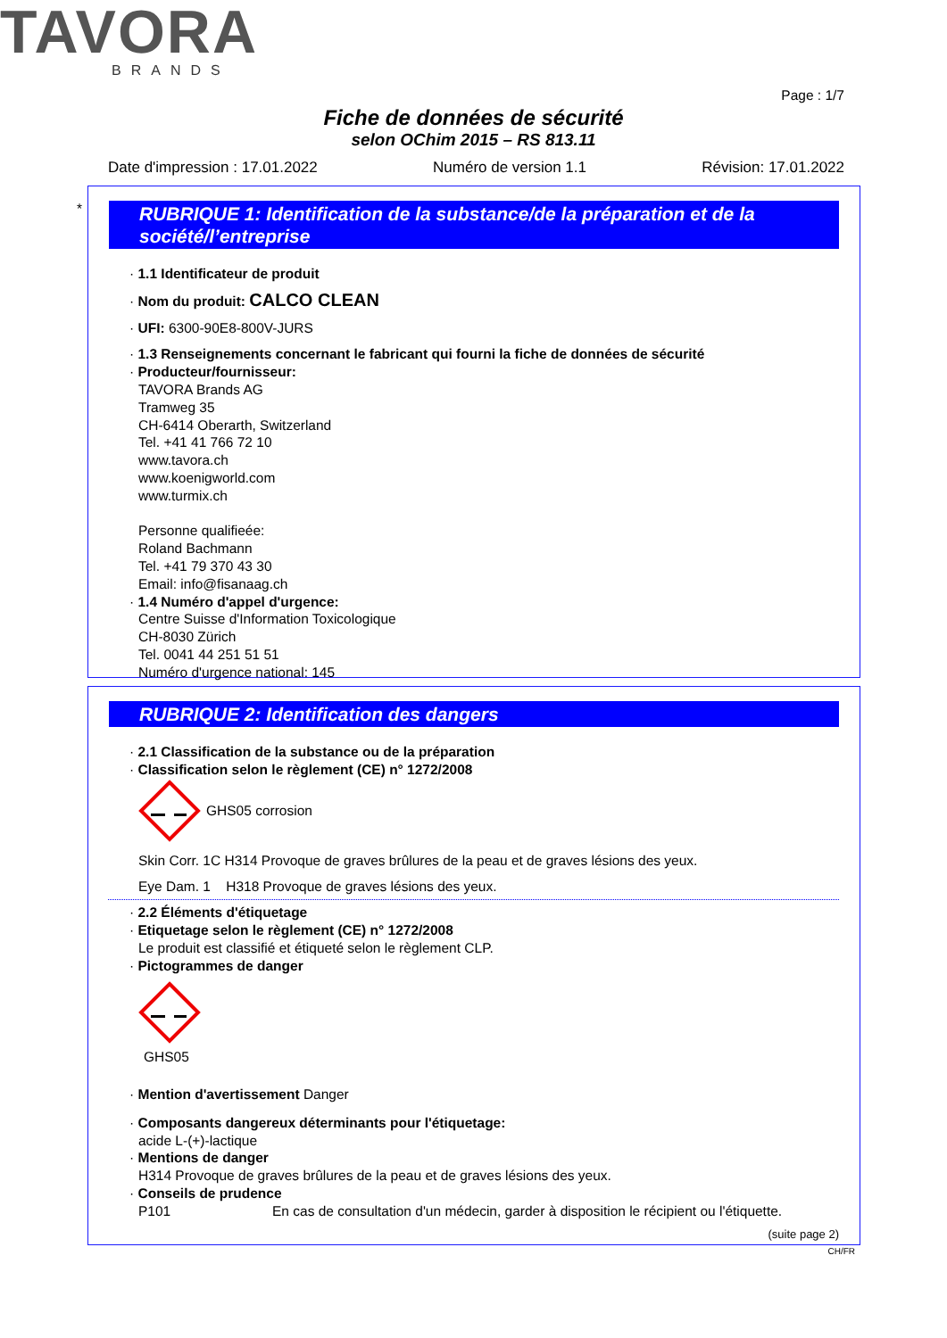TAVORA
BRANDS
Page : 1/7
Fiche de données de sécurité
selon OChim 2015 – RS 813.11
Date d'impression : 17.01.2022 Numéro de version 1.1 Révision: 17.01.2022
*
RUBRIQUE 1: Identification de la substance/de la préparation et de la société/l’entreprise
· 1.1 Identificateur de produit
· Nom du produit: CALCO CLEAN
· UFI: 6300-90E8-800V-JURS
· 1.3 Renseignements concernant le fabricant qui fourni la fiche de données de sécurité
· Producteur/fournisseur:
TAVORA Brands AG
Tramweg 35
CH-6414 Oberarth, Switzerland
Tel. +41 41 766 72 10
www.tavora.ch
www.koenigworld.com
www.turmix.ch
Personne qualifieée:
Roland Bachmann
Tel. +41 79 370 43 30
Email: info@fisanaag.ch
· 1.4 Numéro d'appel d'urgence:
Centre Suisse d'Information Toxicologique
CH-8030 Zürich
Tel. 0041 44 251 51 51
Numéro d'urgence national: 145
RUBRIQUE 2: Identification des dangers
· 2.1 Classification de la substance ou de la préparation
· Classification selon le règlement (CE) n° 1272/2008
GHS05 corrosion
Skin Corr. 1C H314 Provoque de graves brûlures de la peau et de graves lésions des yeux.
Eye Dam. 1 H318 Provoque de graves lésions des yeux.
· 2.2 Éléments d'étiquetage
· Etiquetage selon le règlement (CE) n° 1272/2008
Le produit est classifié et étiqueté selon le règlement CLP.
· Pictogrammes de danger
GHS05
· Mention d'avertissement Danger
· Composants dangereux déterminants pour l'étiquetage:
acide L-(+)-lactique
· Mentions de danger
H314 Provoque de graves brûlures de la peau et de graves lésions des yeux.
· Conseils de prudence
P101 En cas de consultation d'un médecin, garder à disposition le récipient ou l'étiquette.
(suite page 2)
CH/FR